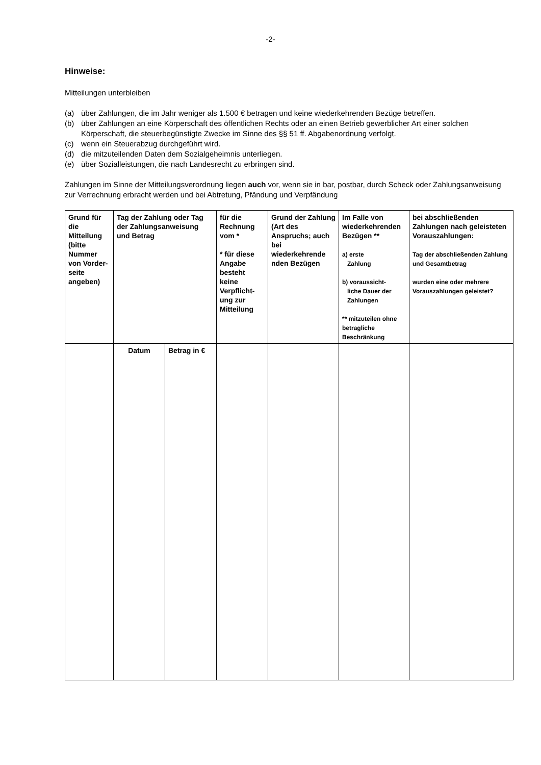-2-
Hinweise:
Mitteilungen unterbleiben
(a) über Zahlungen, die im Jahr weniger als 1.500 € betragen und keine wiederkehrenden Bezüge betreffen.
(b) über Zahlungen an eine Körperschaft des öffentlichen Rechts oder an einen Betrieb gewerblicher Art einer solchen Körperschaft, die steuerbegünstigte Zwecke im Sinne des §§ 51 ff. Abgabenordnung verfolgt.
(c) wenn ein Steuerabzug durchgeführt wird.
(d) die mitzuteilenden Daten dem Sozialgeheimnis unterliegen.
(e) über Sozialleistungen, die nach Landesrecht zu erbringen sind.
Zahlungen im Sinne der Mitteilungsverordnung liegen auch vor, wenn sie in bar, postbar, durch Scheck oder Zahlungsanweisung zur Verrechnung erbracht werden und bei Abtretung, Pfändung und Verpfändung
| Grund für die Mitteilung (bitte Nummer von Vorder-seite angeben) | Tag der Zahlung oder Tag der Zahlungsanweisung und Betrag | | für die Rechnung vom * * für diese Angabe besteht keine Verpflicht-ung zur Mitteilung | Grund der Zahlung (Art des Anspruchs; auch bei wiederkehrende nden Bezügen | Im Falle von wiederkehrenden Bezügen ** a) erste Zahlung b) voraussicht- liche Dauer der Zahlungen ** mitzuteilen ohne betragliche Beschränkung | bei abschließenden Zahlungen nach geleisteten Vorauszahlungen: Tag der abschließenden Zahlung und Gesamtbetrag wurden eine oder mehrere Vorauszahlungen geleistet? |
| --- | --- | --- | --- | --- | --- | --- |
| | Datum | Betrag in € | | | | |